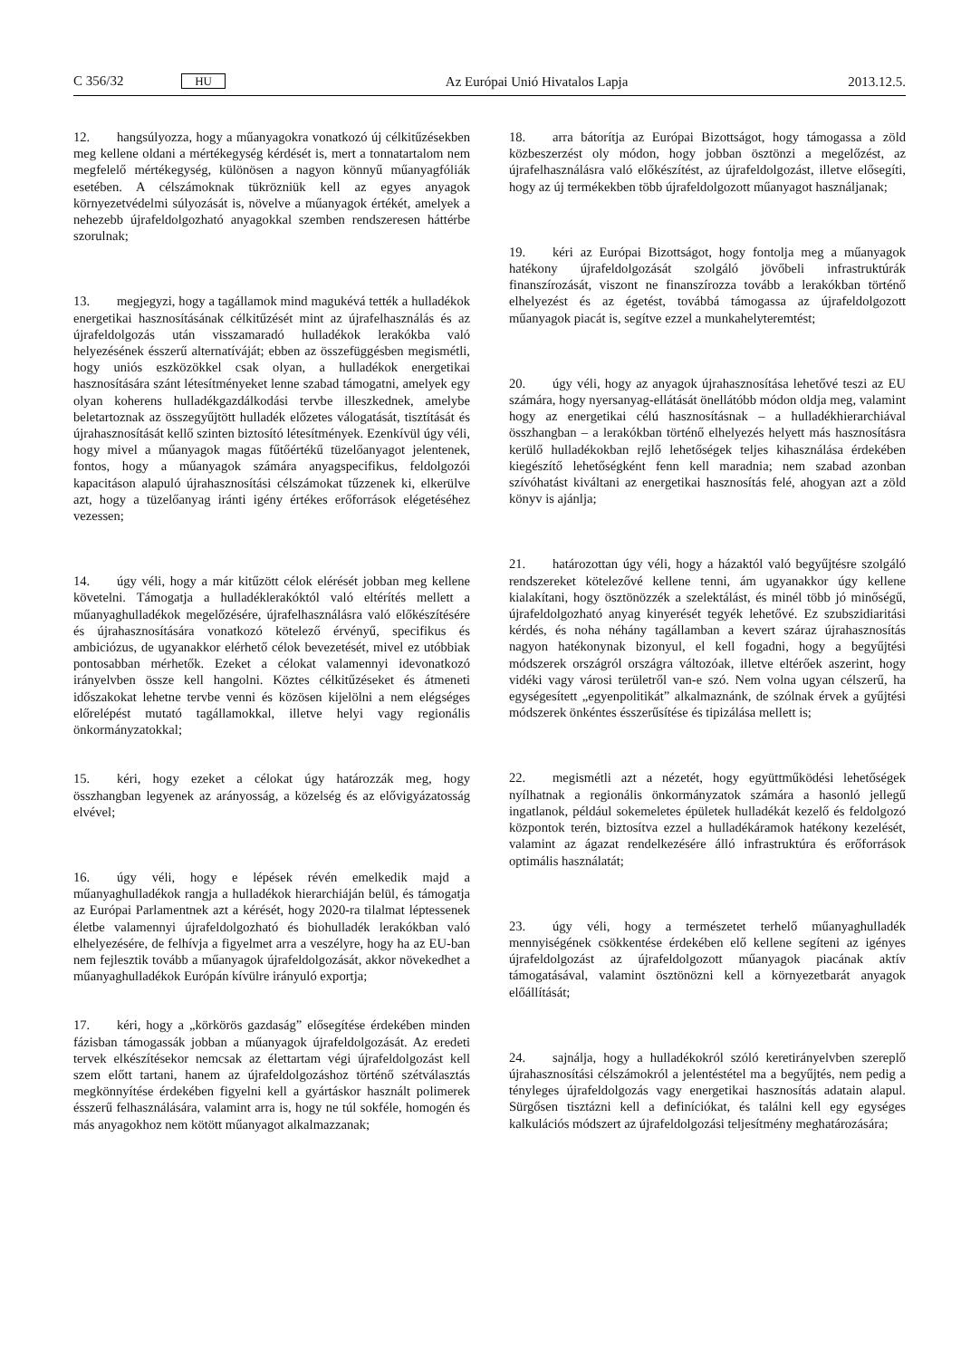C 356/32 HU Az Európai Unió Hivatalos Lapja 2013.12.5.
12. hangsúlyozza, hogy a műanyagokra vonatkozó új célkitűzésekben meg kellene oldani a mértékegység kérdését is, mert a tonnatartalom nem megfelelő mértékegység, különösen a nagyon könnyű műanyagfóliák esetében. A célszámoknak tükrözniük kell az egyes anyagok környezetvédelmi súlyozását is, növelve a műanyagok értékét, amelyek a nehezebb újrafeldolgozható anyagokkal szemben rendszeresen háttérbe szorulnak;
13. megjegyzi, hogy a tagállamok mind magukévá tették a hulladékok energetikai hasznosításának célkitűzését mint az újrafelhasználás és az újrafeldolgozás után visszamaradó hulladékok lerakókba való helyezésének ésszerű alternatíváját; ebben az összefüggésben megismétli, hogy uniós eszközökkel csak olyan, a hulladékok energetikai hasznosítására szánt létesítményeket lenne szabad támogatni, amelyek egy olyan koherens hulladékgazdálkodási tervbe illeszkednek, amelybe beletartoznak az összegyűjtött hulladék előzetes válogatását, tisztítását és újrahasznosítását kellő szinten biztosító létesítmények. Ezenkívül úgy véli, hogy mivel a műanyagok magas fűtőértékű tüzelőanyagot jelentenek, fontos, hogy a műanyagok számára anyagspecifikus, feldolgozói kapacitáson alapuló újrahasznosítási célszámokat tűzzenek ki, elkerülve azt, hogy a tüzelőanyag iránti igény értékes erőforrások elégetéséhez vezessen;
14. úgy véli, hogy a már kitűzött célok elérését jobban meg kellene követelni. Támogatja a hulladéklerakóktól való eltérítés mellett a műanyaghulladékok megelőzésére, újrafelhasználásra való előkészítésére és újrahasznosítására vonatkozó kötelező érvényű, specifikus és ambiciózus, de ugyanakkor elérhető célok bevezetését, mivel ez utóbbiak pontosabban mérhetők. Ezeket a célokat valamennyi idevonatkozó irányelvben össze kell hangolni. Köztes célkitűzéseket és átmeneti időszakokat lehetne tervbe venni és közösen kijelölni a nem elégséges előrelépést mutató tagállamokkal, illetve helyi vagy regionális önkormányzatokkal;
15. kéri, hogy ezeket a célokat úgy határozzák meg, hogy összhangban legyenek az arányosság, a közelség és az elővigyázatosság elvével;
16. úgy véli, hogy e lépések révén emelkedik majd a műanyaghulladékok rangja a hulladékok hierarchiáján belül, és támogatja az Európai Parlamentnek azt a kérését, hogy 2020-ra tilalmat léptessenek életbe valamennyi újrafeldolgozható és biohulladék lerakókban való elhelyezésére, de felhívja a figyelmet arra a veszélyre, hogy ha az EU-ban nem fejlesztik tovább a műanyagok újrafeldolgozását, akkor növekedhet a műanyaghulladékok Európán kívülre irányuló exportja;
17. kéri, hogy a „körkörös gazdaság” elősegítése érdekében minden fázisban támogassák jobban a műanyagok újrafeldolgozását. Az eredeti tervek elkészítésekor nemcsak az élettartam végi újrafeldolgozást kell szem előtt tartani, hanem az újrafeldolgozáshoz történő szétválasztás megkönnyítése érdekében figyelni kell a gyártáskor használt polimerek ésszerű felhasználására, valamint arra is, hogy ne túl sokféle, homogén és más anyagokhoz nem kötött műanyagot alkalmazzanak;
18. arra bátorítja az Európai Bizottságot, hogy támogassa a zöld közbeszerzést oly módon, hogy jobban ösztönzi a megelőzést, az újrafelhasználásra való előkészítést, az újrafeldolgozást, illetve elősegíti, hogy az új termékekben több újrafeldolgozott műanyagot használjanak;
19. kéri az Európai Bizottságot, hogy fontolja meg a műanyagok hatékony újrafeldolgozását szolgáló jövőbeli infrastruktúrák finanszírozását, viszont ne finanszírozza tovább a lerakókban történő elhelyezést és az égetést, továbbá támogassa az újrafeldolgozott műanyagok piacát is, segítve ezzel a munkahelyteremtést;
20. úgy véli, hogy az anyagok újrahasznosítása lehetővé teszi az EU számára, hogy nyersanyag-ellátását önellátóbb módon oldja meg, valamint hogy az energetikai célú hasznosításnak – a hulladékhierarchiával összhangban – a lerakókban történő elhelyezés helyett más hasznosításra kerülő hulladékokban rejlő lehetőségek teljes kihasználása érdekében kiegészítő lehetőségként fenn kell maradnia; nem szabad azonban szívóhatást kiváltani az energetikai hasznosítás felé, ahogyan azt a zöld könyv is ajánlja;
21. határozottan úgy véli, hogy a házaktól való begyűjtésre szolgáló rendszereket kötelezővé kellene tenni, ám ugyanakkor úgy kellene kialakítani, hogy ösztönözzék a szelektálást, és minél több jó minőségű, újrafeldolgozható anyag kinyerését tegyék lehetővé. Ez szubszidiaritási kérdés, és noha néhány tagállamban a kevert száraz újrahasznosítás nagyon hatékonynak bizonyul, el kell fogadni, hogy a begyűjtési módszerek országról országra változóak, illetve eltérőek aszerint, hogy vidéki vagy városi területről van-e szó. Nem volna ugyan célszerű, ha egységesített „egyenpolitikát” alkalmaznánk, de szólnak érvek a gyűjtési módszerek önkéntes ésszerűsítése és tipizálása mellett is;
22. megismétli azt a nézetét, hogy együttműködési lehetőségek nyílhatnak a regionális önkormányzatok számára a hasonló jellegű ingatlanok, például sokemeletes épületek hulladékát kezelő és feldolgozó központok terén, biztosítva ezzel a hulladékáramok hatékony kezelését, valamint az ágazat rendelkezésére álló infrastruktúra és erőforrások optimális használatát;
23. úgy véli, hogy a természetet terhelő műanyaghulladék mennyiségének csökkentése érdekében elő kellene segíteni az igényes újrafeldolgozást az újrafeldolgozott műanyagok piacának aktív támogatásával, valamint ösztönözni kell a környezetbarát anyagok előállítását;
24. sajnálja, hogy a hulladékokról szóló keretirányelvben szereplő újrahasznosítási célszámokról a jelentéstétel ma a begyűjtés, nem pedig a tényleges újrafeldolgozás vagy energetikai hasznosítás adatain alapul. Sürgősen tisztázni kell a definíciókat, és találni kell egy egységes kalkulációs módszert az újrafeldolgozási teljesítmény meghatározására;